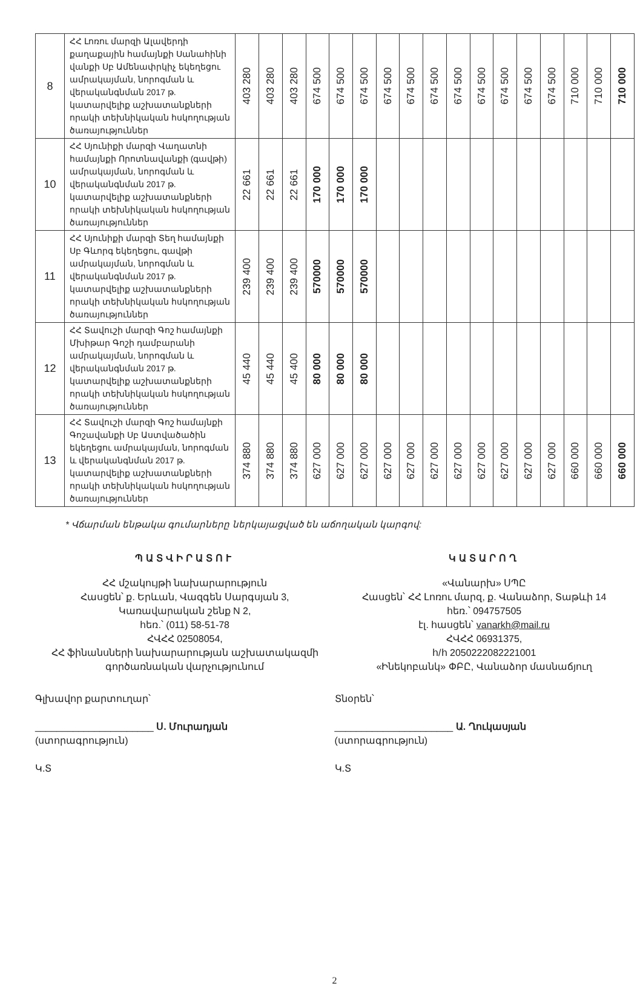| 8 | ՀՀ Լոռու մարզի Ալավերդի քաղաքային համայնքի Սանահինի վանքի Սբ Ամենափրկիչ եկեղեցու ամրակայման, նորոգման և վերականգնման 2017 թ. կատարվելիք աշխատանքների որակի տեխնիկական հսկողության ծառայություններ | 403 280 | 403 280 | 403 280 | 674 500 | 674 500 | 674 500 | 674 500 | 674 500 | 674 500 | 674 500 | 674 500 | 674 500 | 674 500 | 674 500 | 710 000 | 710 000 | 710 000 |
| 10 | ՀՀ Սյունիքի մարզի Վաղատնի համայնքի Որոտնավանքի (գավթի) ամրակայման, նորոգման և վերականգնման 2017 թ. կատարվելիք աշխատանքների որակի տեխնիկական հսկողության ծառայություններ | 22 661 | 22 661 | 22 661 | 170 000 | 170 000 | 170 000 | | | | | | | | | | | |
| 11 | ՀՀ Սյունիքի մարզի Տեղ համայնքի Սբ Գևորգ եկեղեցու, գավթի ամրակայման, նորոգման և վերականգնման 2017 թ. կատարվելիք աշխատանքների որակի տեխնիկական հսկողության ծառայություններ | 239 400 | 239 400 | 239 400 | 570000 | 570000 | 570000 | | | | | | | | | | | |
| 12 | ՀՀ Տավուշի մարզի Գոշ համայնքի Մխիթար Գոշի դամբարանի ամրակայման, նորոգման և վերականգնման 2017 թ. կատարվելիք աշխատանքների որակի տեխնիկական հսկողության ծառայություններ | 45 440 | 45 440 | 45 400 | 80 000 | 80 000 | 80 000 | | | | | | | | | | | |
| 13 | ՀՀ Տավուշի մարզի Գոշ համայնքի Գոշավանքի Սբ Աստվածածին եկեղեցու ամրակայման, նորոգման և վերականգնման 2017 թ. կատարվելիք աշխատանքների որակի տեխնիկական հսկողության ծառայություններ | 374 880 | 374 880 | 374 880 | 627 000 | 627 000 | 627 000 | 627 000 | 627 000 | 627 000 | 627 000 | 627 000 | 627 000 | 627 000 | 627 000 | 660 000 | 660 000 | 660 000 |
* Վճարման ենթակա գումարները ներկայացված են աճողական կարգով:
ՊԱՏՎԻՐԱՏՈՒ
ՀՀ մշակույթի նախարարություն
Հասցեն՝ ք. Երևան, Վազգեն Սարգսյան 3,
Կառավարական շենք N 2,
հեռ.՝ (011) 58-51-78
ՀՎՀՀ 02508054,
ՀՀ ֆինանսների նախարարության աշխատակազմի գործառնական վարչությունում
Գլխավոր քարտուղար՝
______________________ Ս. Մուրադյան
(ստորագրություն)
Կ.Տ
ԿԱՏԱՐՈՂ
«Վանարխ» ՍՊԸ
Հասցեն՝ ՀՀ Լոռու մարզ, ք. Վանաձոր, Տաթևի 14
հեռ.՝ 094757505
էլ. հասցեն՝ vanarkh@mail.ru
ՀՎՀՀ 06931375,
հ/հ 2050222082221001
«Ինեկոբանկ» ՓԲԸ, Վանաձոր մասնաճյուղ
Տնօրեն՝
______________________ Ա. Ղուկասյան
(ստորագրություն)
Կ.Տ
2